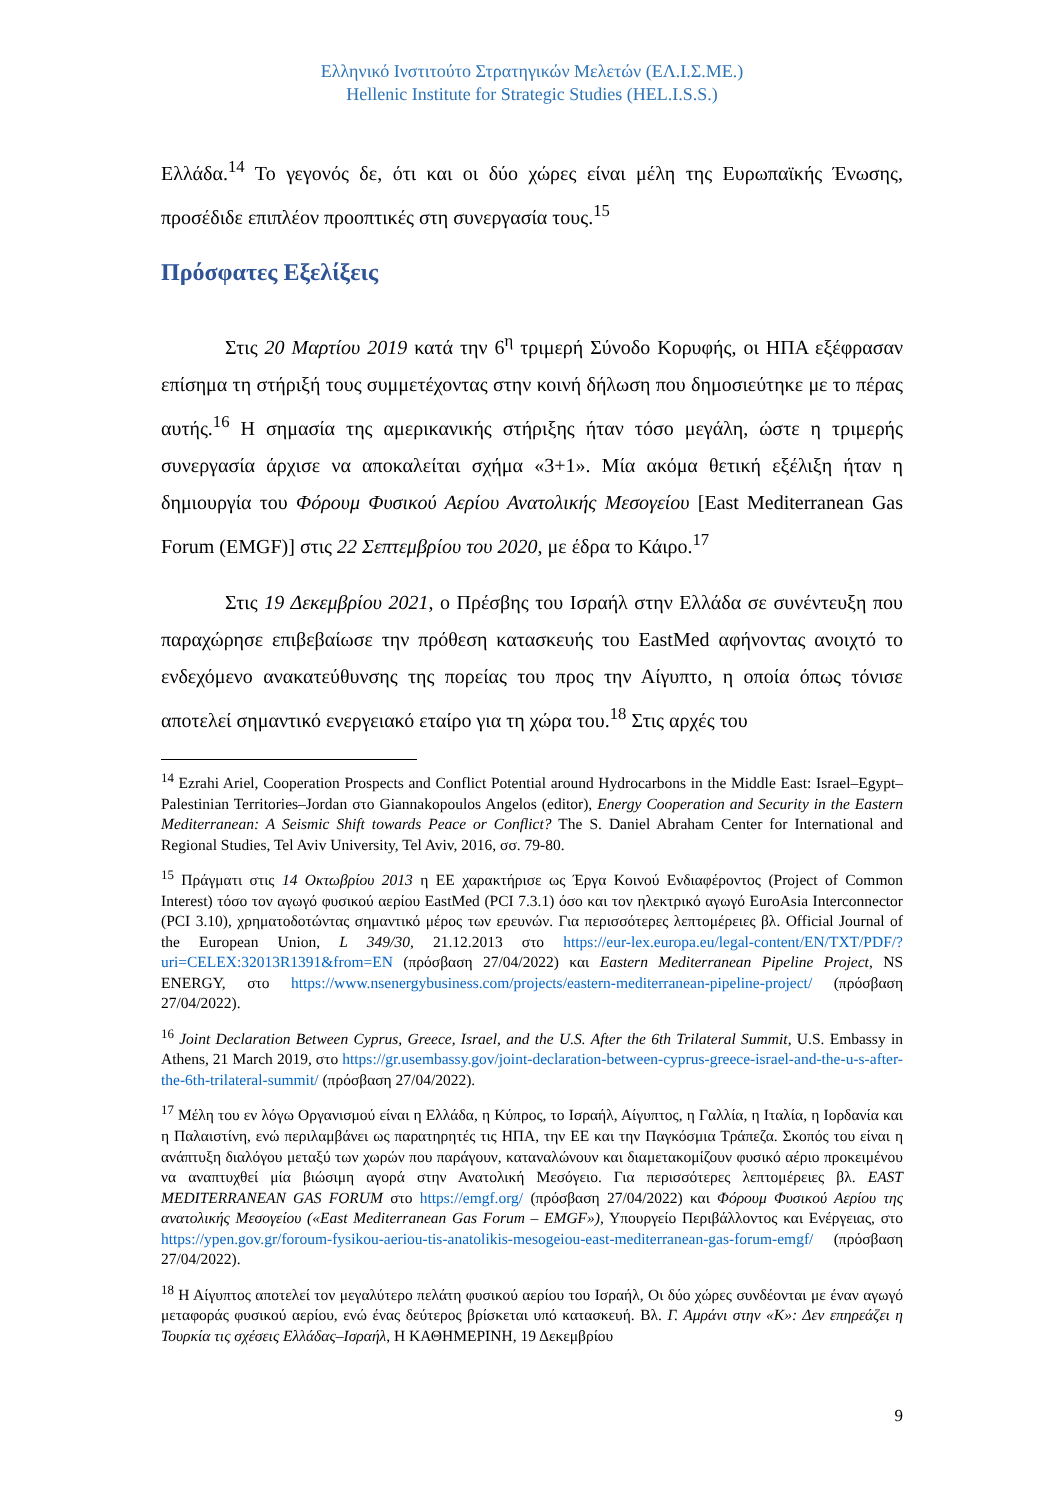Ελληνικό Ινστιτούτο Στρατηγικών Μελετών (ΕΛ.Ι.Σ.ΜΕ.)
Hellenic Institute for Strategic Studies (HEL.I.S.S.)
Ελλάδα.<sup>14</sup> Το γεγονός δε, ότι και οι δύο χώρες είναι μέλη της Ευρωπαϊκής Ένωσης, προσέδιδε επιπλέον προοπτικές στη συνεργασία τους.<sup>15</sup>
Πρόσφατες Εξελίξεις
Στις 20 Μαρτίου 2019 κατά την 6<sup>η</sup> τριμερή Σύνοδο Κορυφής, οι ΗΠΑ εξέφρασαν επίσημα τη στήριξή τους συμμετέχοντας στην κοινή δήλωση που δημοσιεύτηκε με το πέρας αυτής.<sup>16</sup> Η σημασία της αμερικανικής στήριξης ήταν τόσο μεγάλη, ώστε η τριμερής συνεργασία άρχισε να αποκαλείται σχήμα «3+1». Μία ακόμα θετική εξέλιξη ήταν η δημιουργία του Φόρουμ Φυσικού Αερίου Ανατολικής Μεσογείου [East Mediterranean Gas Forum (EMGF)] στις 22 Σεπτεμβρίου του 2020, με έδρα το Κάιρο.<sup>17</sup>
Στις 19 Δεκεμβρίου 2021, ο Πρέσβης του Ισραήλ στην Ελλάδα σε συνέντευξη που παραχώρησε επιβεβαίωσε την πρόθεση κατασκευής του EastMed αφήνοντας ανοιχτό το ενδεχόμενο ανακατεύθυνσης της πορείας του προς την Αίγυπτο, η οποία όπως τόνισε αποτελεί σημαντικό ενεργειακό εταίρο για τη χώρα του.<sup>18</sup> Στις αρχές του
<sup>14</sup> Ezrahi Ariel, Cooperation Prospects and Conflict Potential around Hydrocarbons in the Middle East: Israel–Egypt–Palestinian Territories–Jordan στο Giannakopoulos Angelos (editor), Energy Cooperation and Security in the Eastern Mediterranean: A Seismic Shift towards Peace or Conflict? The S. Daniel Abraham Center for International and Regional Studies, Tel Aviv University, Tel Aviv, 2016, σσ. 79-80.
<sup>15</sup> Πράγματι στις 14 Οκτωβρίου 2013 η ΕΕ χαρακτήρισε ως Έργα Κοινού Ενδιαφέροντος (Project of Common Interest) τόσο τον αγωγό φυσικού αερίου EastMed (PCI 7.3.1) όσο και τον ηλεκτρικό αγωγό EuroAsia Interconnector (PCI 3.10), χρηματοδοτώντας σημαντικό μέρος των ερευνών. Για περισσότερες λεπτομέρειες βλ. Official Journal of the European Union, L 349/30, 21.12.2013 στο https://eur-lex.europa.eu/legal-content/EN/TXT/PDF/?uri=CELEX:32013R1391&from=EN (πρόσβαση 27/04/2022) και Eastern Mediterranean Pipeline Project, NS ENERGY, στο https://www.nsenergybusiness.com/projects/eastern-mediterranean-pipeline-project/ (πρόσβαση 27/04/2022).
<sup>16</sup> Joint Declaration Between Cyprus, Greece, Israel, and the U.S. After the 6th Trilateral Summit, U.S. Embassy in Athens, 21 March 2019, στο https://gr.usembassy.gov/joint-declaration-between-cyprus-greece-israel-and-the-u-s-after-the-6th-trilateral-summit/ (πρόσβαση 27/04/2022).
<sup>17</sup> Μέλη του εν λόγω Οργανισμού είναι η Ελλάδα, η Κύπρος, το Ισραήλ, Αίγυπτος, η Γαλλία, η Ιταλία, η Ιορδανία και η Παλαιστίνη, ενώ περιλαμβάνει ως παρατηρητές τις ΗΠΑ, την ΕΕ και την Παγκόσμια Τράπεζα. Σκοπός του είναι η ανάπτυξη διαλόγου μεταξύ των χωρών που παράγουν, καταναλώνουν και διαμετακομίζουν φυσικό αέριο προκειμένου να αναπτυχθεί μία βιώσιμη αγορά στην Ανατολική Μεσόγειο. Για περισσότερες λεπτομέρειες βλ. EAST MEDITERRANEAN GAS FORUM στο https://emgf.org/ (πρόσβαση 27/04/2022) και Φόρουμ Φυσικού Αερίου της ανατολικής Μεσογείου («East Mediterranean Gas Forum – EMGF»), Υπουργείο Περιβάλλοντος και Ενέργειας, στο https://ypen.gov.gr/foroum-fysikou-aeriou-tis-anatolikis-mesogeiou-east-mediterranean-gas-forum-emgf/ (πρόσβαση 27/04/2022).
<sup>18</sup> Η Αίγυπτος αποτελεί τον μεγαλύτερο πελάτη φυσικού αερίου του Ισραήλ, Οι δύο χώρες συνδέονται με έναν αγωγό μεταφοράς φυσικού αερίου, ενώ ένας δεύτερος βρίσκεται υπό κατασκευή. Βλ. Γ. Αμράνι στην «Κ»: Δεν επηρεάζει η Τουρκία τις σχέσεις Ελλάδας–Ισραήλ, Η ΚΑΘΗΜΕΡΙΝΗ, 19 Δεκεμβρίου
9